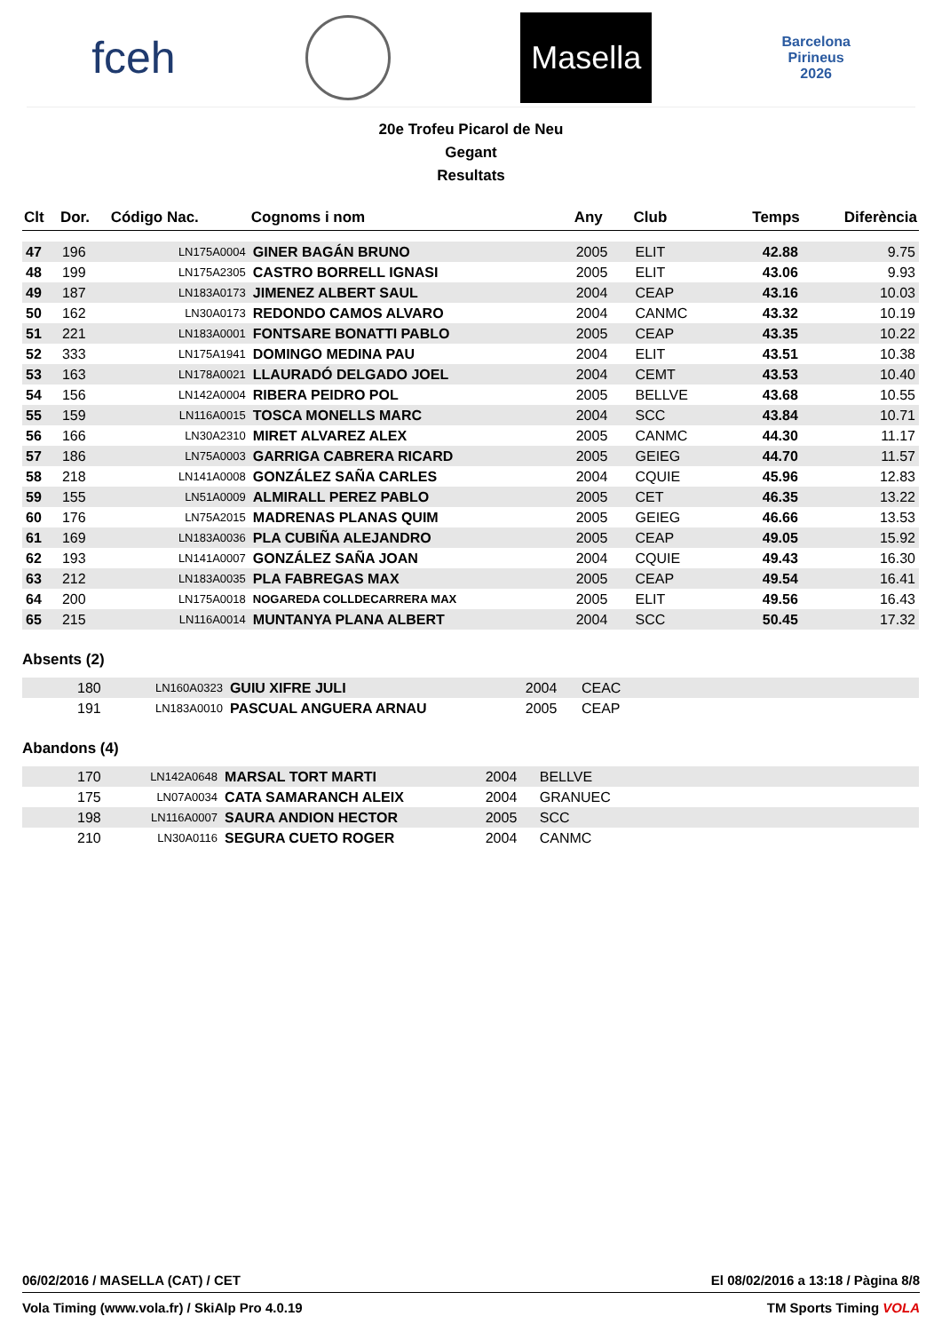fceh Masella Barcelona
Pirineus
2026
20e Trofeu Picarol de Neu
Gegant
Resultats
| Clt | Dor. | Código Nac. | Cognoms i nom | Any | Club | Temps | Diferència |
| --- | --- | --- | --- | --- | --- | --- | --- |
| 47 | 196 | LN175A0004 | GINER BAGÁN BRUNO | 2005 | ELIT | 42.88 | 9.75 |
| 48 | 199 | LN175A2305 | CASTRO BORRELL IGNASI | 2005 | ELIT | 43.06 | 9.93 |
| 49 | 187 | LN183A0173 | JIMENEZ ALBERT SAUL | 2004 | CEAP | 43.16 | 10.03 |
| 50 | 162 | LN30A0173 | REDONDO CAMOS ALVARO | 2004 | CANMC | 43.32 | 10.19 |
| 51 | 221 | LN183A0001 | FONTSARE BONATTI PABLO | 2005 | CEAP | 43.35 | 10.22 |
| 52 | 333 | LN175A1941 | DOMINGO MEDINA PAU | 2004 | ELIT | 43.51 | 10.38 |
| 53 | 163 | LN178A0021 | LLAURADÓ DELGADO JOEL | 2004 | CEMT | 43.53 | 10.40 |
| 54 | 156 | LN142A0004 | RIBERA PEIDRO POL | 2005 | BELLVE | 43.68 | 10.55 |
| 55 | 159 | LN116A0015 | TOSCA MONELLS MARC | 2004 | SCC | 43.84 | 10.71 |
| 56 | 166 | LN30A2310 | MIRET ALVAREZ ALEX | 2005 | CANMC | 44.30 | 11.17 |
| 57 | 186 | LN75A0003 | GARRIGA CABRERA RICARD | 2005 | GEIEG | 44.70 | 11.57 |
| 58 | 218 | LN141A0008 | GONZÁLEZ SAÑA CARLES | 2004 | CQUIE | 45.96 | 12.83 |
| 59 | 155 | LN51A0009 | ALMIRALL PEREZ PABLO | 2005 | CET | 46.35 | 13.22 |
| 60 | 176 | LN75A2015 | MADRENAS PLANAS QUIM | 2005 | GEIEG | 46.66 | 13.53 |
| 61 | 169 | LN183A0036 | PLA CUBIÑA ALEJANDRO | 2005 | CEAP | 49.05 | 15.92 |
| 62 | 193 | LN141A0007 | GONZÁLEZ SAÑA JOAN | 2004 | CQUIE | 49.43 | 16.30 |
| 63 | 212 | LN183A0035 | PLA FABREGAS MAX | 2005 | CEAP | 49.54 | 16.41 |
| 64 | 200 | LN175A0018 | NOGAREDA COLLDECARRERA MAX | 2005 | ELIT | 49.56 | 16.43 |
| 65 | 215 | LN116A0014 | MUNTANYA PLANA ALBERT | 2004 | SCC | 50.45 | 17.32 |
Absents (2)
| | 180 | LN160A0323 | GUIU XIFRE JULI | 2004 | CEAC | |
| | 191 | LN183A0010 | PASCUAL ANGUERA ARNAU | 2005 | CEAP | |
Abandons (4)
| | 170 | LN142A0648 | MARSAL TORT MARTI | 2004 | BELLVE | |
| | 175 | LN07A0034 | CATA SAMARANCH ALEIX | 2004 | GRANUEC | |
| | 198 | LN116A0007 | SAURA ANDION HECTOR | 2005 | SCC | |
| | 210 | LN30A0116 | SEGURA CUETO ROGER | 2004 | CANMC | |
06/02/2016 / MASELLA (CAT) / CET El 08/02/2016 a 13:18 / Pàgina 8/8
Vola Timing (www.vola.fr) / SkiAlp Pro 4.0.19 TM Sports Timing VOLA